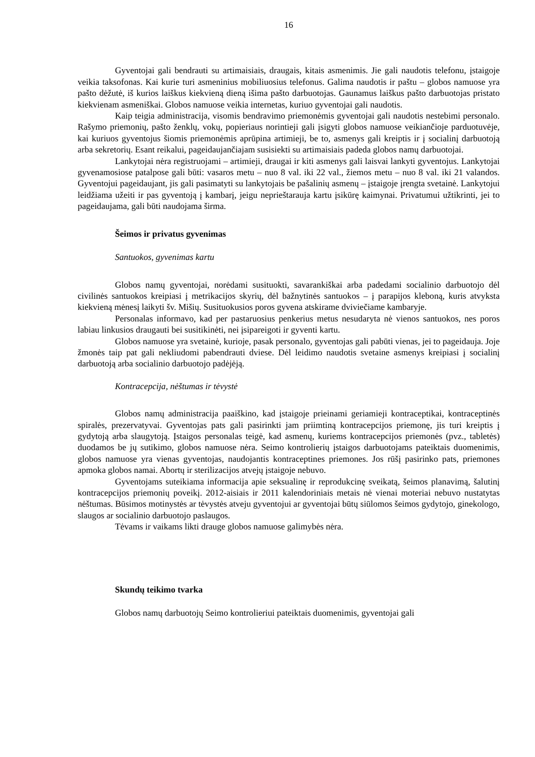16
Gyventojai gali bendrauti su artimaisiais, draugais, kitais asmenimis. Jie gali naudotis telefonu, įstaigoje veikia taksofonas. Kai kurie turi asmeninius mobiliuosius telefonus. Galima naudotis ir paštu – globos namuose yra pašto dėžutė, iš kurios laiškus kiekvieną dieną išima pašto darbuotojas. Gaunamus laiškus pašto darbuotojas pristato kiekvienam asmeniškai. Globos namuose veikia internetas, kuriuo gyventojai gali naudotis.
Kaip teigia administracija, visomis bendravimo priemonėmis gyventojai gali naudotis nestebimi personalo. Rašymo priemonių, pašto ženklų, vokų, popieriaus norintieji gali įsigyti globos namuose veikiančioje parduotuvėje, kai kuriuos gyventojus šiomis priemonėmis aprūpina artimieji, be to, asmenys gali kreiptis ir į socialinį darbuotoją arba sekretorių. Esant reikalui, pageidaujančiajam susisiekti su artimaisiais padeda globos namų darbuotojai.
Lankytojai nėra registruojami – artimieji, draugai ir kiti asmenys gali laisvai lankyti gyventojus. Lankytojai gyvenamosiose patalpose gali būti: vasaros metu – nuo 8 val. iki 22 val., žiemos metu – nuo 8 val. iki 21 valandos. Gyventojui pageidaujant, jis gali pasimatyti su lankytojais be pašalinių asmenų – įstaigoje įrengta svetainė. Lankytojui leidžiama užeiti ir pas gyventoją į kambarį, jeigu neprieštarauja kartu įsikūrę kaimynai. Privatumui užtikrinti, jei to pageidaujama, gali būti naudojama širma.
Šeimos ir privatus gyvenimas
Santuokos, gyvenimas kartu
Globos namų gyventojai, norėdami susituokti, savarankiškai arba padedami socialinio darbuotojo dėl civilinės santuokos kreipiasi į metrikacijos skyrių, dėl bažnytinės santuokos – į parapijos kleboną, kuris atvyksta kiekvieną mėnesį laikyti šv. Mišių. Susituokusios poros gyvena atskirame dviviečiame kambaryje.
Personalas informavo, kad per pastaruosius penkerius metus nesudaryta nė vienos santuokos, nes poros labiau linkusios draugauti bei susitikinėti, nei įsipareigoti ir gyventi kartu.
Globos namuose yra svetainė, kurioje, pasak personalo, gyventojas gali pabūti vienas, jei to pageidauja. Joje žmonės taip pat gali nekliudomi pabendrauti dviese. Dėl leidimo naudotis svetaine asmenys kreipiasi į socialinį darbuotoją arba socialinio darbuotojo padėjėją.
Kontracepcija, nėštumas ir tėvystė
Globos namų administracija paaiškino, kad įstaigoje prieinami geriamieji kontraceptikai, kontraceptinės spiralės, prezervatyvai. Gyventojas pats gali pasirinkti jam priimtiną kontracepcijos priemonę, jis turi kreiptis į gydytoją arba slaugytoją. Įstaigos personalas teigė, kad asmenų, kuriems kontracepcijos priemonės (pvz., tabletės) duodamos be jų sutikimo, globos namuose nėra. Seimo kontrolierių įstaigos darbuotojams pateiktais duomenimis, globos namuose yra vienas gyventojas, naudojantis kontraceptines priemones. Jos rūšį pasirinko pats, priemones apmoka globos namai. Abortų ir sterilizacijos atvejų įstaigoje nebuvo.
Gyventojams suteikiama informacija apie seksualinę ir reprodukcinę sveikatą, šeimos planavimą, šalutinį kontracepcijos priemonių poveikį. 2012-aisiais ir 2011 kalendoriniais metais nė vienai moteriai nebuvo nustatytas nėštumas. Būsimos motinystės ar tėvystės atveju gyventojui ar gyventojai būtų siūlomos šeimos gydytojo, ginekologo, slaugos ar socialinio darbuotojo paslaugos.
Tėvams ir vaikams likti drauge globos namuose galimybės nėra.
Skundų teikimo tvarka
Globos namų darbuotojų Seimo kontrolieriui pateiktais duomenimis, gyventojai gali